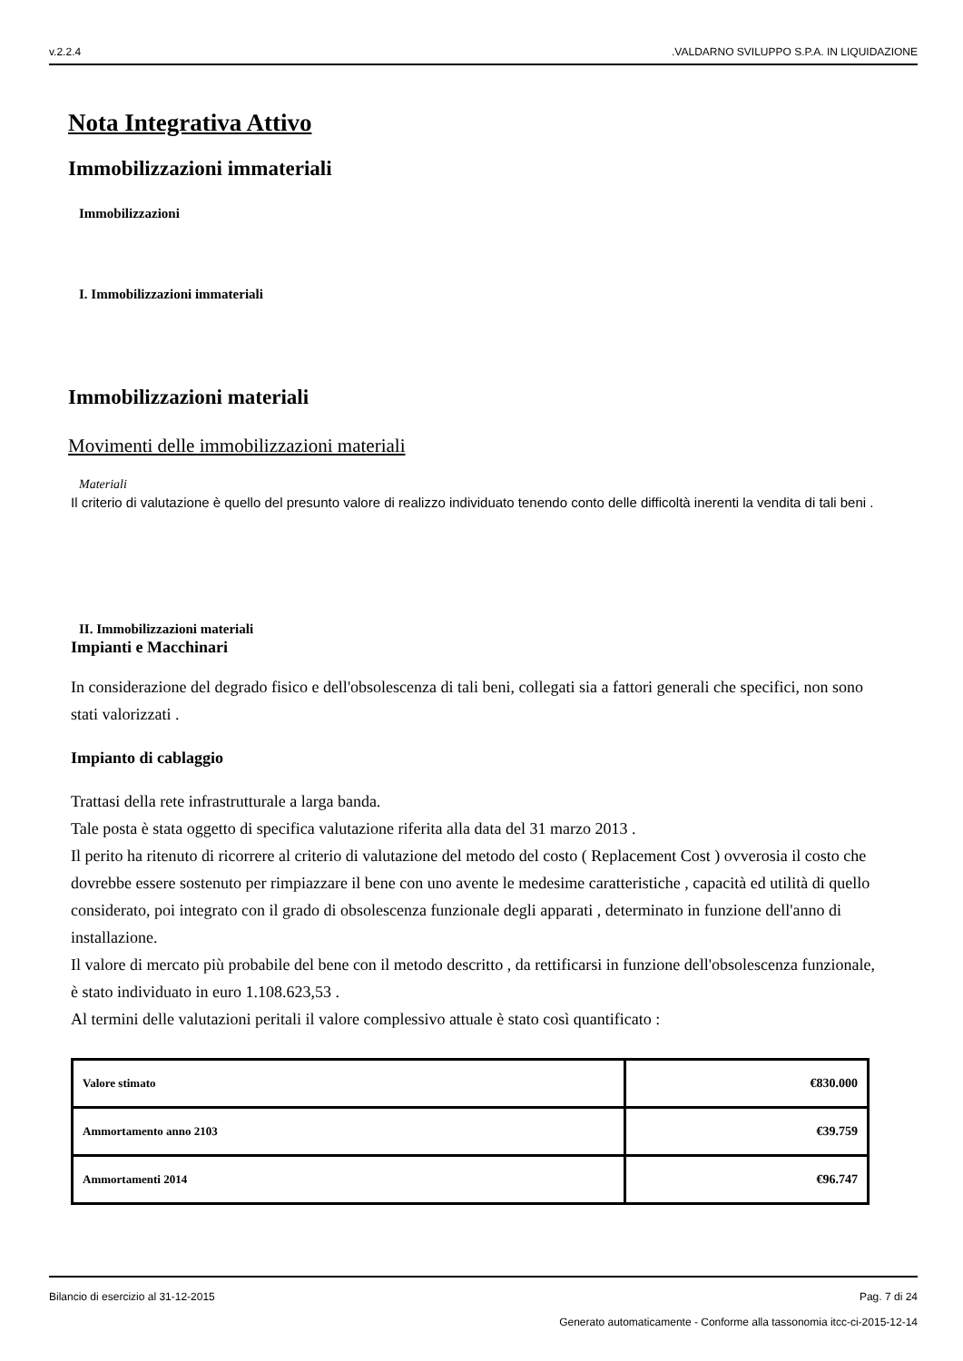v.2.2.4.VALDARNO SVILUPPO S.P.A. IN LIQUIDAZIONE
Nota Integrativa Attivo
Immobilizzazioni immateriali
Immobilizzazioni
I. Immobilizzazioni immateriali
Immobilizzazioni materiali
Movimenti delle immobilizzazioni materiali
Materiali
Il criterio di valutazione è quello del presunto valore di realizzo individuato tenendo conto delle difficoltà inerenti la vendita di tali beni .
II. Immobilizzazioni materiali
Impianti e Macchinari
In considerazione del degrado fisico e dell'obsolescenza di tali beni, collegati sia a fattori generali che specifici, non sono stati valorizzati .
Impianto di cablaggio
Trattasi della rete infrastrutturale a larga banda.
Tale posta è stata oggetto di specifica valutazione riferita alla data del 31 marzo 2013 .
Il perito ha ritenuto di ricorrere al criterio di valutazione del metodo del costo ( Replacement Cost ) ovverosia il costo che dovrebbe essere sostenuto per rimpiazzare il bene con uno avente le medesime caratteristiche , capacità ed utilità di quello considerato, poi integrato con il grado di obsolescenza funzionale degli apparati , determinato in funzione dell'anno di installazione.
Il valore di mercato più probabile del bene con il metodo descritto , da rettificarsi in funzione dell'obsolescenza funzionale, è stato individuato in euro 1.108.623,53 .
Al termini delle valutazioni peritali il valore complessivo attuale è stato così quantificato :
| Valore stimato | €830.000 |
| Ammortamento anno 2103 | €39.759 |
| Ammortamenti 2014 | €96.747 |
Bilancio di esercizio al 31-12-2015 Pag. 7 di 24
Generato automaticamente - Conforme alla tassonomia itcc-ci-2015-12-14